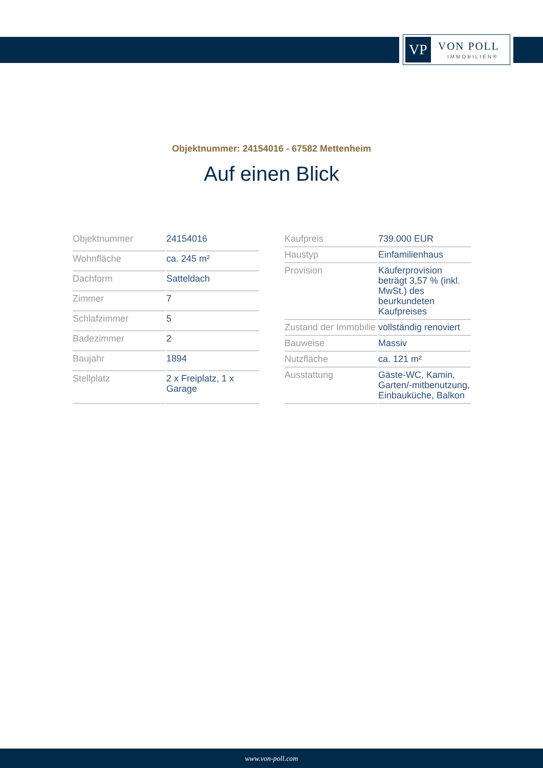VP VON POLL
IMMOBILIEN®
Objektnummer: 24154016 - 67582 Mettenheim
Auf einen Blick
| Objektnummer | 24154016 |
| Wohnfläche | ca. 245 m² |
| Dachform | Satteldach |
| Zimmer | 7 |
| Schlafzimmer | 5 |
| Badezimmer | 2 |
| Baujahr | 1894 |
| Stellplatz | 2 x Freiplatz, 1 x Garage |
| Kaufpreis | 739.000 EUR |
| Haustyp | Einfamilienhaus |
| Provision | Käuferprovision beträgt 3,57 % (inkl. MwSt.) des beurkundeten Kaufpreises |
| Zustand der Immobilie | vollständig renoviert |
| Bauweise | Massiv |
| Nutzfläche | ca. 121 m² |
| Ausstattung | Gäste-WC, Kamin, Garten/-mitbenutzung, Einbauküche, Balkon |
www.von-poll.com